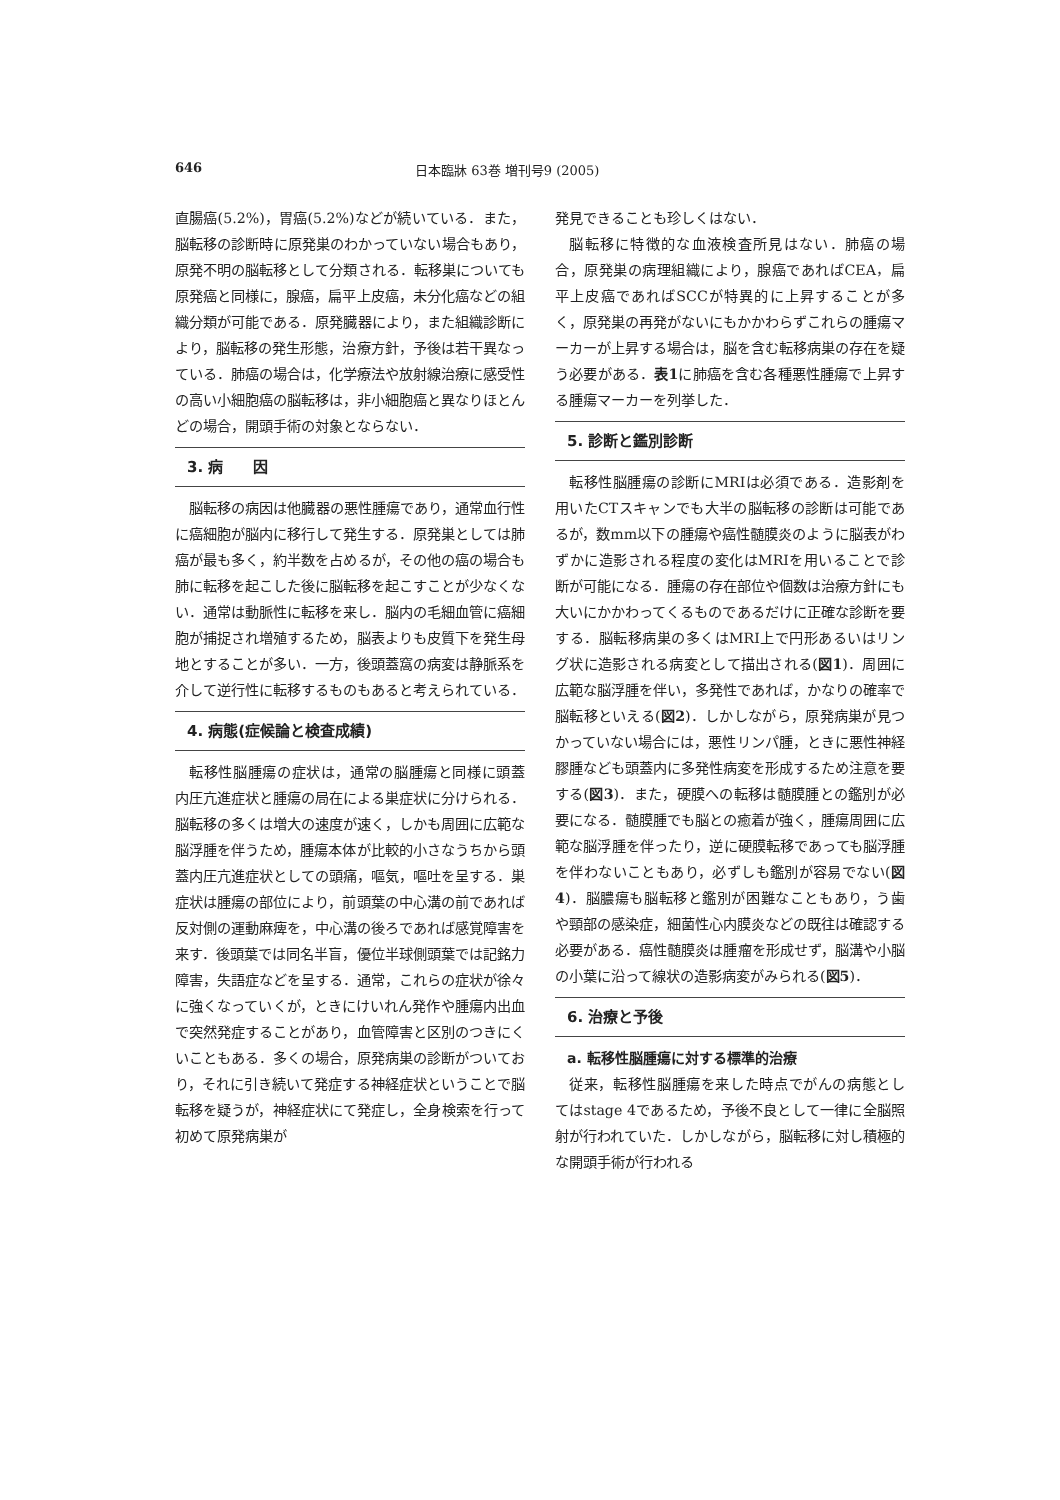646 日本臨牀 63巻 増刊号9 (2005)
直腸癌(5.2%)，胃癌(5.2%)などが続いている．また，脳転移の診断時に原発巣のわかっていない場合もあり，原発不明の脳転移として分類される．転移巣についても原発癌と同様に，腺癌，扁平上皮癌，未分化癌などの組織分類が可能である．原発臓器により，また組織診断により，脳転移の発生形態，治療方針，予後は若干異なっている．肺癌の場合は，化学療法や放射線治療に感受性の高い小細胞癌の脳転移は，非小細胞癌と異なりほとんどの場合，開頭手術の対象とならない．
3. 病　　因
脳転移の病因は他臓器の悪性腫瘍であり，通常血行性に癌細胞が脳内に移行して発生する．原発巣としては肺癌が最も多く，約半数を占めるが，その他の癌の場合も肺に転移を起こした後に脳転移を起こすことが少なくない．通常は動脈性に転移を来し．脳内の毛細血管に癌細胞が捕捉され増殖するため，脳表よりも皮質下を発生母地とすることが多い．一方，後頭蓋窩の病変は静脈系を介して逆行性に転移するものもあると考えられている．
4. 病態(症候論と検査成績)
転移性脳腫瘍の症状は，通常の脳腫瘍と同様に頭蓋内圧亢進症状と腫瘍の局在による巣症状に分けられる．脳転移の多くは増大の速度が速く，しかも周囲に広範な脳浮腫を伴うため，腫瘍本体が比較的小さなうちから頭蓋内圧亢進症状としての頭痛，嘔気，嘔吐を呈する．巣症状は腫瘍の部位により，前頭葉の中心溝の前であれば反対側の運動麻痺を，中心溝の後ろであれば感覚障害を来す．後頭葉では同名半盲，優位半球側頭葉では記銘力障害，失語症などを呈する．通常，これらの症状が徐々に強くなっていくが，ときにけいれん発作や腫瘍内出血で突然発症することがあり，血管障害と区別のつきにくいこともある．多くの場合，原発病巣の診断がついており，それに引き続いて発症する神経症状ということで脳転移を疑うが，神経症状にて発症し，全身検索を行って初めて原発病巣が
発見できることも珍しくはない．
脳転移に特徴的な血液検査所見はない．肺癌の場合，原発巣の病理組織により，腺癌であればCEA，扁平上皮癌であればSCCが特異的に上昇することが多く，原発巣の再発がないにもかかわらずこれらの腫瘍マーカーが上昇する場合は，脳を含む転移病巣の存在を疑う必要がある．表1に肺癌を含む各種悪性腫瘍で上昇する腫瘍マーカーを列挙した．
5. 診断と鑑別診断
転移性脳腫瘍の診断にMRIは必須である．造影剤を用いたCTスキャンでも大半の脳転移の診断は可能であるが，数mm以下の腫瘍や癌性髄膜炎のように脳表がわずかに造影される程度の変化はMRIを用いることで診断が可能になる．腫瘍の存在部位や個数は治療方針にも大いにかかわってくるものであるだけに正確な診断を要する．脳転移病巣の多くはMRI上で円形あるいはリング状に造影される病変として描出される(図1)．周囲に広範な脳浮腫を伴い，多発性であれば，かなりの確率で脳転移といえる(図2)．しかしながら，原発病巣が見つかっていない場合には，悪性リンパ腫，ときに悪性神経膠腫なども頭蓋内に多発性病変を形成するため注意を要する(図3)．また，硬膜への転移は髄膜腫との鑑別が必要になる．髄膜腫でも脳との癒着が強く，腫瘍周囲に広範な脳浮腫を伴ったり，逆に硬膜転移であっても脳浮腫を伴わないこともあり，必ずしも鑑別が容易でない(図4)．脳膿瘍も脳転移と鑑別が困難なこともあり，う歯や頸部の感染症，細菌性心内膜炎などの既往は確認する必要がある．癌性髄膜炎は腫瘤を形成せず，脳溝や小脳の小葉に沿って線状の造影病変がみられる(図5)．
6. 治療と予後
a. 転移性脳腫瘍に対する標準的治療
従来，転移性脳腫瘍を来した時点でがんの病態としてはstage 4であるため，予後不良として一律に全脳照射が行われていた．しかしながら，脳転移に対し積極的な開頭手術が行われる